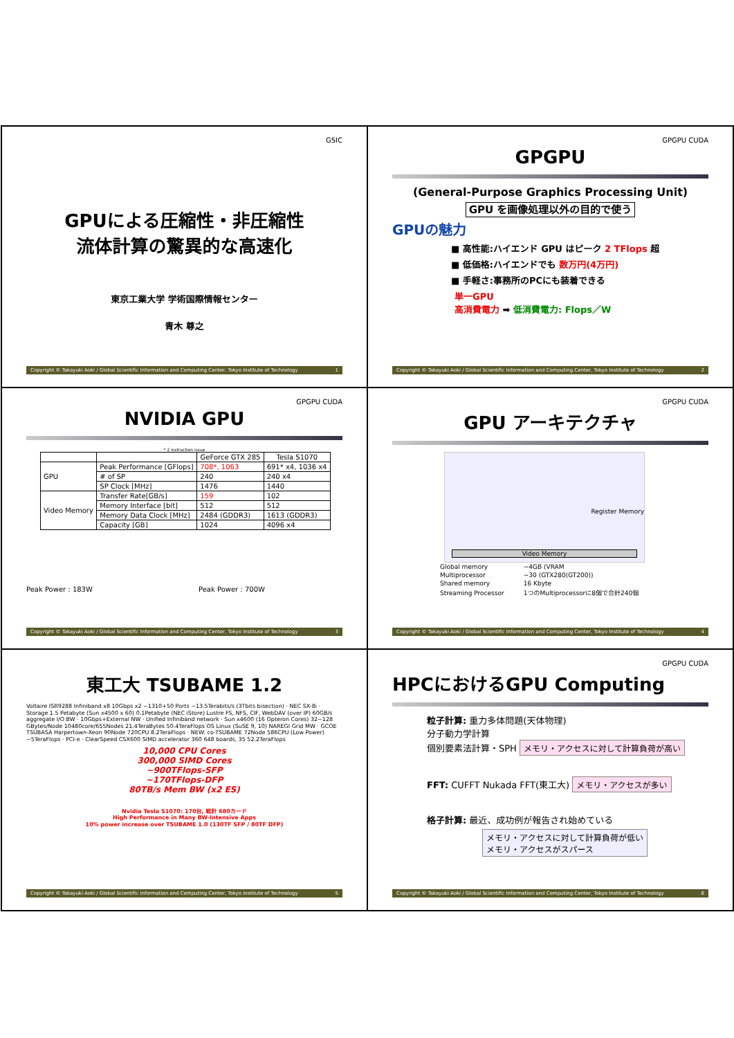GSIC
GPUによる圧縮性・非圧縮性
流体計算の驚異的な高速化
東京工業大学 学術国際情報センター
青木 尊之
Copyright © Takayuki Aoki / Global Scientific Information and Computing Center, Tokyo Institute of Technology 1
GPGPU CUDA
GPGPU
(General-Purpose Graphics Processing Unit)
GPU を画像処理以外の目的で使う
GPUの魅力
■ 高性能:ハイエンド GPU はピーク 2 TFlops 超
■ 低価格:ハイエンドでも 数万円(4万円)
■ 手軽さ:事務所のPCにも装着できる
単一GPU
高消費電力 ➡ 低消費電力: Flops／W
Copyright © Takayuki Aoki / Global Scientific Information and Computing Center, Tokyo Institute of Technology 2
GPGPU CUDA
NVIDIA GPU
* 2 instruction issue
| | | GeForce GTX 285 | Tesla S1070 |
| --- | --- | --- | --- |
| GPU | Peak Performance [GFlops] | 708*, 1063 | 691* x4, 1036 x4 |
| | # of SP | 240 | 240 x4 |
| | SP Clock [MHz] | 1476 | 1440 |
| Video Memory | Transfer Rate[GB/s] | 159 | 102 |
| | Memory Interface [bit] | 512 | 512 |
| | Memory Data Clock [MHz] | 2484 (GDDR3) | 1613 (GDDR3) |
| | Capacity [GB] | 1024 | 4096 x4 |
Peak Power : 183W Peak Power : 700W
Copyright © Takayuki Aoki / Global Scientific Information and Computing Center, Tokyo Institute of Technology 3
GPGPU CUDA
GPU アーキテクチャ
Register Memory
Video Memory
| Global memory | ~4GB (VRAM |
| Multiprocessor | ~30 (GTX280(GT200)) |
| Shared memory | 16 Kbyte |
| Streaming Processor | 1つのMultiprocessorに8個で合計240個 |
Copyright © Takayuki Aoki / Global Scientific Information and Computing Center, Tokyo Institute of Technology 4
東工大 TSUBAME 1.2
Voltaire ISR9288 Infiniband x8 10Gbps x2 ~1310+50 Ports ~13.5Terabits/s (3Tbits bisection) · NEC SX-8i · Storage 1.5 Petabyte (Sun x4500 x 60) 0.1Petabyte (NEC iStore) Lustre FS, NFS, CIF, WebDAV (over IP) 60GB/s aggregate I/O BW · 10Gbps+External NW · Unified Infiniband network · Sun x4600 (16 Opteron Cores) 32~128 GBytes/Node 10480core/655Nodes 21.4TeraBytes 50.4TeraFlops OS Linux (SuSE 9, 10) NAREGI Grid MW · GCOE TSUBASA Harpertown-Xeon 90Node 720CPU 8.2TeraFlops · NEW: co-TSUBAME 72Node 586CPU (Low Power) ~5TeraFlops · PCI-e · ClearSpeed CSX600 SIMD accelerator 360 648 boards, 35 52.2TeraFlops
10,000 CPU Cores
300,000 SIMD Cores
~900TFlops-SFP
~170TFlops-DFP
80TB/s Mem BW (x2 ES)
Nvidia Tesla S1070: 170台, 総計 680カード
High Performance in Many BW-Intensive Apps
10% power increase over TSUBAME 1.0 (130TF SFP / 80TF DFP)
Copyright © Takayuki Aoki / Global Scientific Information and Computing Center, Tokyo Institute of Technology 5
GPGPU CUDA
HPCにおけるGPU Computing
粒子計算: 重力多体問題(天体物理)
分子動力学計算
個別要素法計算・SPH メモリ・アクセスに対して計算負荷が高い
FFT: CUFFT Nukada FFT(東工大) メモリ・アクセスが多い
格子計算: 最近、成功例が報告され始めている
メモリ・アクセスに対して計算負荷が低い
メモリ・アクセスがスパース
Copyright © Takayuki Aoki / Global Scientific Information and Computing Center, Tokyo Institute of Technology 6